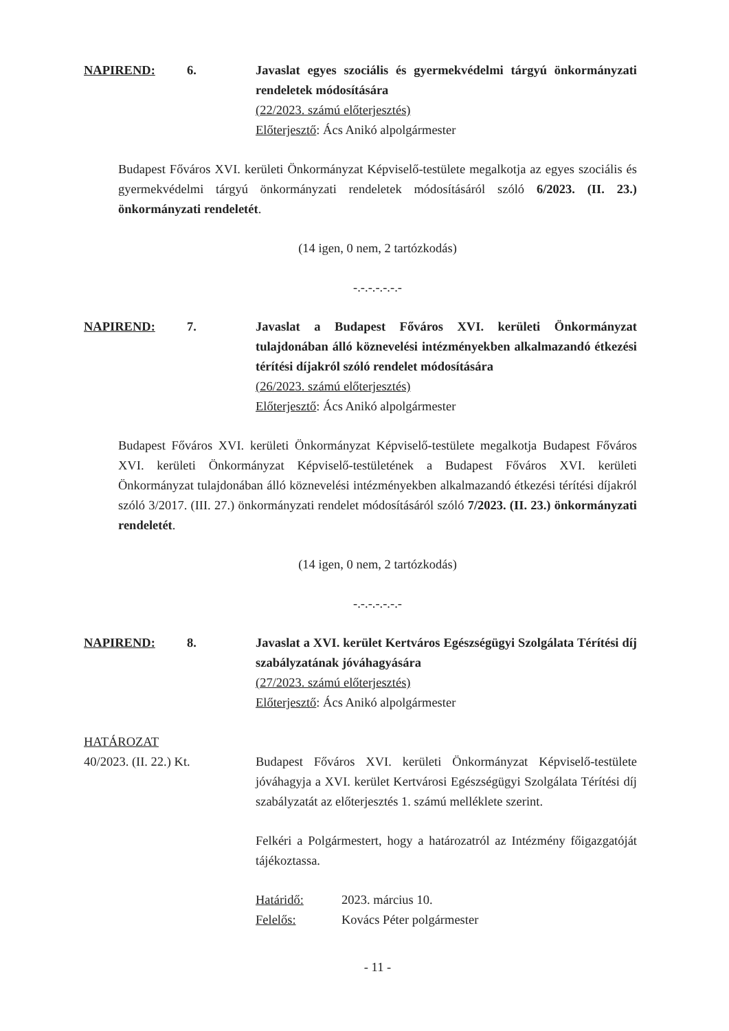NAPIREND: 6. Javaslat egyes szociális és gyermekvédelmi tárgyú önkormányzati rendeletek módosítására
(22/2023. számú előterjesztés)
Előterjesztő: Ács Anikó alpolgármester
Budapest Főváros XVI. kerületi Önkormányzat Képviselő-testülete megalkotja az egyes szociális és gyermekvédelmi tárgyú önkormányzati rendeletek módosításáról szóló 6/2023. (II. 23.) önkormányzati rendeletét.
(14 igen, 0 nem, 2 tartózkodás)
-.-.-.-.-.-.-
NAPIREND: 7. Javaslat a Budapest Főváros XVI. kerületi Önkormányzat tulajdonában álló köznevelési intézményekben alkalmazandó étkezési térítési díjakról szóló rendelet módosítására
(26/2023. számú előterjesztés)
Előterjesztő: Ács Anikó alpolgármester
Budapest Főváros XVI. kerületi Önkormányzat Képviselő-testülete megalkotja Budapest Főváros XVI. kerületi Önkormányzat Képviselő-testületének a Budapest Főváros XVI. kerületi Önkormányzat tulajdonában álló köznevelési intézményekben alkalmazandó étkezési térítési díjakról szóló 3/2017. (III. 27.) önkormányzati rendelet módosításáról szóló 7/2023. (II. 23.) önkormányzati rendeletét.
(14 igen, 0 nem, 2 tartózkodás)
-.-.-.-.-.-.-
NAPIREND: 8. Javaslat a XVI. kerület Kertváros Egészségügyi Szolgálata Térítési díj szabályzatának jóváhagyására
(27/2023. számú előterjesztés)
Előterjesztő: Ács Anikó alpolgármester
HATÁROZAT
40/2023. (II. 22.) Kt.
Budapest Főváros XVI. kerületi Önkormányzat Képviselő-testülete jóváhagyja a XVI. kerület Kertvárosi Egészségügyi Szolgálata Térítési díj szabályzatát az előterjesztés 1. számú melléklete szerint.
Felkéri a Polgármestert, hogy a határozatról az Intézmény főigazgatóját tájékoztassa.
Határidő: 2023. március 10.
Felelős: Kovács Péter polgármester
- 11 -